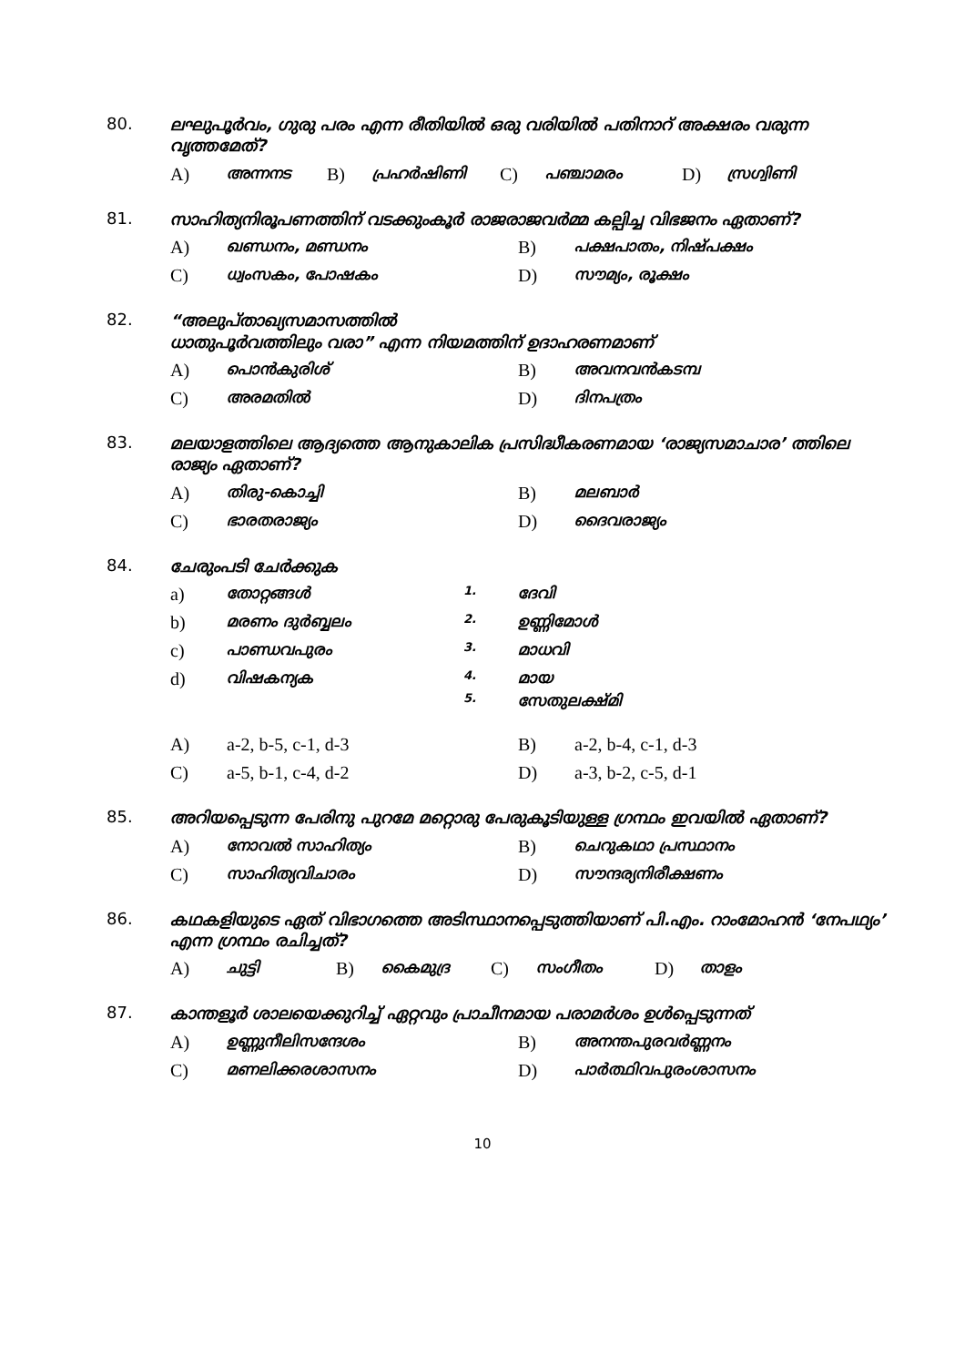80. ലഘുപൂർവം, ഗുരു പരം എന്ന രീതിയിൽ ഒരു വരിയിൽ പതിനാറ് അക്ഷരം വരുന്ന വൃത്തമേത്?
A) അന്നനട B) പ്രഹർഷിണി C) പഞ്ചാമരം D) സ്രഗ്വിണി
81. സാഹിത്യനിരൂപണത്തിന് വടക്കുംകൂർ രാജരാജവർമ്മ കല്പിച്ച വിഭജനം ഏതാണ്?
A) ഖണ്ഡനം, മണ്ഡനം B) പക്ഷപാതം, നിഷ്പക്ഷം
C) ധ്വംസകം, പോഷകം D) സൗമ്യം, രൂക്ഷം
82. “അലുപ്താഖ്യസമാസത്തിൽ
ധാതുപൂർവത്തിലും വരാ” എന്ന നിയമത്തിന് ഉദാഹരണമാണ്
A) പൊൻകുരിശ് B) അവനവൻകടമ്പ
C) അരമതിൽ D) ദിനപത്രം
83. മലയാളത്തിലെ ആദ്യത്തെ ആനുകാലിക പ്രസിദ്ധീകരണമായ ‘രാജ്യസമാചാര’ ത്തിലെ രാജ്യം ഏതാണ്?
A) തിരു-കൊച്ചി B) മലബാർ
C) ഭാരതരാജ്യം D) ദൈവരാജ്യം
84. ചേരുംപടി ചേർക്കുക
a) തോറ്റങ്ങൾ 1. ദേവി
b) മരണം ദുർബ്ബലം 2. ഉണ്ണിമോൾ
c) പാണ്ഡവപുരം 3. മാധവി
d) വിഷകന്യക 4. മായ
5. സേതുലക്ഷ്മി
A) a-2, b-5, c-1, d-3 B) a-2, b-4, c-1, d-3
C) a-5, b-1, c-4, d-2 D) a-3, b-2, c-5, d-1
85. അറിയപ്പെടുന്ന പേരിനു പുറമേ മറ്റൊരു പേരുകൂടിയുള്ള ഗ്രന്ഥം ഇവയിൽ ഏതാണ്?
A) നോവൽ സാഹിത്യം B) ചെറുകഥാ പ്രസ്ഥാനം
C) സാഹിത്യവിചാരം D) സൗന്ദര്യനിരീക്ഷണം
86. കഥകളിയുടെ ഏത് വിഭാഗത്തെ അടിസ്ഥാനപ്പെടുത്തിയാണ് പി.എം. റാംമോഹൻ ‘നേപഥ്യം’ എന്ന ഗ്രന്ഥം രചിച്ചത്?
A) ചുട്ടി B) കൈമുദ്ര C) സംഗീതം D) താളം
87. കാന്തളൂർ ശാലയെക്കുറിച്ച് ഏറ്റവും പ്രാചീനമായ പരാമർശം ഉൾപ്പെടുന്നത്
A) ഉണ്ണുനീലിസന്ദേശം B) അനന്തപുരവർണ്ണനം
C) മണലിക്കരശാസനം D) പാർത്ഥിവപുരംശാസനം
10